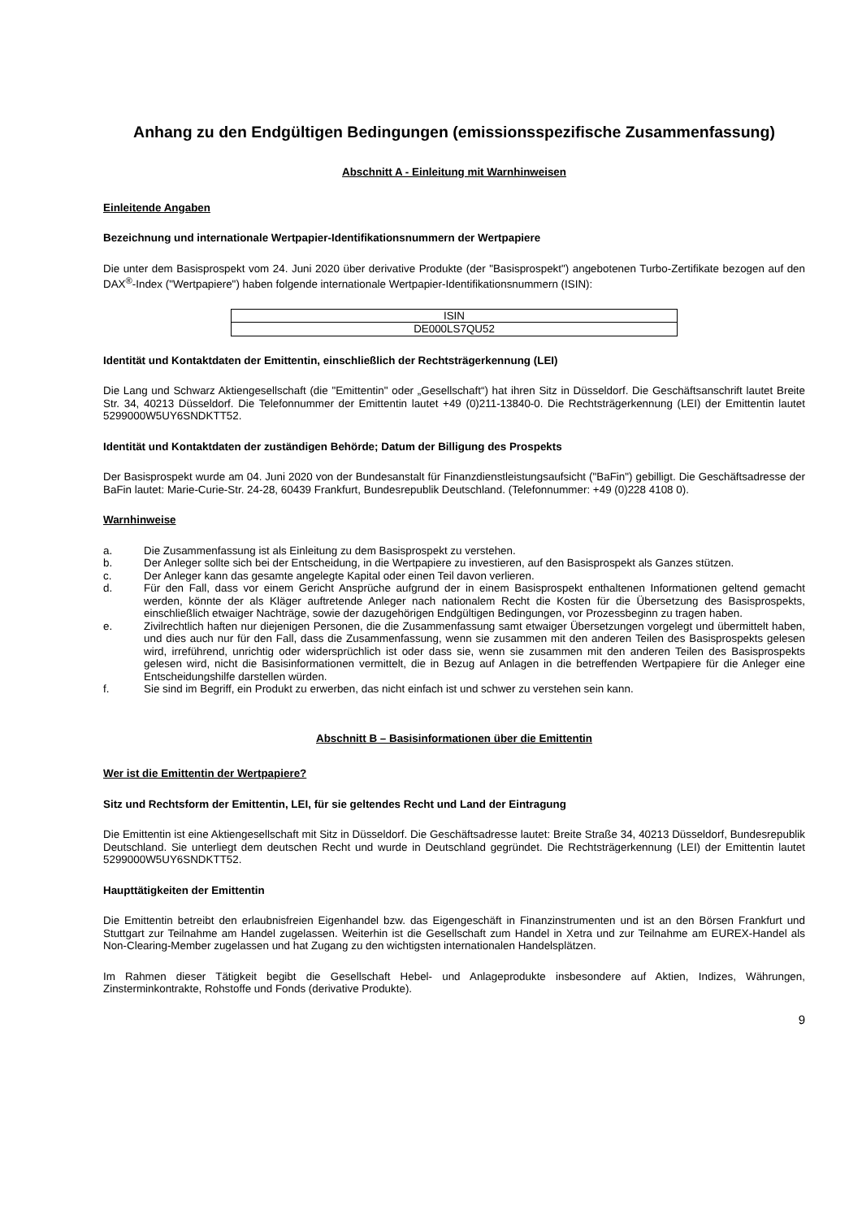Anhang zu den Endgültigen Bedingungen (emissionsspezifische Zusammenfassung)
Abschnitt A - Einleitung mit Warnhinweisen
Einleitende Angaben
Bezeichnung und internationale Wertpapier-Identifikationsnummern der Wertpapiere
Die unter dem Basisprospekt vom 24. Juni 2020 über derivative Produkte (der "Basisprospekt") angebotenen Turbo-Zertifikate bezogen auf den DAX<sup>®</sup>-Index ("Wertpapiere") haben folgende internationale Wertpapier-Identifikationsnummern (ISIN):
| ISIN |
| --- |
| DE000LS7QU52 |
Identität und Kontaktdaten der Emittentin, einschließlich der Rechtsträgerkennung (LEI)
Die Lang und Schwarz Aktiengesellschaft (die "Emittentin" oder „Gesellschaft“) hat ihren Sitz in Düsseldorf. Die Geschäftsanschrift lautet Breite Str. 34, 40213 Düsseldorf. Die Telefonnummer der Emittentin lautet +49 (0)211-13840-0. Die Rechtsträgerkennung (LEI) der Emittentin lautet 5299000W5UY6SNDKTT52.
Identität und Kontaktdaten der zuständigen Behörde; Datum der Billigung des Prospekts
Der Basisprospekt wurde am 04. Juni 2020 von der Bundesanstalt für Finanzdienstleistungsaufsicht ("BaFin") gebilligt. Die Geschäftsadresse der BaFin lautet: Marie-Curie-Str. 24-28, 60439 Frankfurt, Bundesrepublik Deutschland. (Telefonnummer: +49 (0)228 4108 0).
Warnhinweise
a. Die Zusammenfassung ist als Einleitung zu dem Basisprospekt zu verstehen.
b. Der Anleger sollte sich bei der Entscheidung, in die Wertpapiere zu investieren, auf den Basisprospekt als Ganzes stützen.
c. Der Anleger kann das gesamte angelegte Kapital oder einen Teil davon verlieren.
d. Für den Fall, dass vor einem Gericht Ansprüche aufgrund der in einem Basisprospekt enthaltenen Informationen geltend gemacht werden, könnte der als Kläger auftretende Anleger nach nationalem Recht die Kosten für die Übersetzung des Basisprospekts, einschließlich etwaiger Nachträge, sowie der dazugehörigen Endgültigen Bedingungen, vor Prozessbeginn zu tragen haben.
e. Zivilrechtlich haften nur diejenigen Personen, die die Zusammenfassung samt etwaiger Übersetzungen vorgelegt und übermittelt haben, und dies auch nur für den Fall, dass die Zusammenfassung, wenn sie zusammen mit den anderen Teilen des Basisprospekts gelesen wird, irreführend, unrichtig oder widersprüchlich ist oder dass sie, wenn sie zusammen mit den anderen Teilen des Basisprospekts gelesen wird, nicht die Basisinformationen vermittelt, die in Bezug auf Anlagen in die betreffenden Wertpapiere für die Anleger eine Entscheidungshilfe darstellen würden.
f. Sie sind im Begriff, ein Produkt zu erwerben, das nicht einfach ist und schwer zu verstehen sein kann.
Abschnitt B – Basisinformationen über die Emittentin
Wer ist die Emittentin der Wertpapiere?
Sitz und Rechtsform der Emittentin, LEI, für sie geltendes Recht und Land der Eintragung
Die Emittentin ist eine Aktiengesellschaft mit Sitz in Düsseldorf. Die Geschäftsadresse lautet: Breite Straße 34, 40213 Düsseldorf, Bundesrepublik Deutschland. Sie unterliegt dem deutschen Recht und wurde in Deutschland gegründet. Die Rechtsträgerkennung (LEI) der Emittentin lautet 5299000W5UY6SNDKTT52.
Haupttätigkeiten der Emittentin
Die Emittentin betreibt den erlaubnisfreien Eigenhandel bzw. das Eigengeschäft in Finanzinstrumenten und ist an den Börsen Frankfurt und Stuttgart zur Teilnahme am Handel zugelassen. Weiterhin ist die Gesellschaft zum Handel in Xetra und zur Teilnahme am EUREX-Handel als Non-Clearing-Member zugelassen und hat Zugang zu den wichtigsten internationalen Handelsplätzen.
Im Rahmen dieser Tätigkeit begibt die Gesellschaft Hebel- und Anlageprodukte insbesondere auf Aktien, Indizes, Währungen, Zinsterminkontrakte, Rohstoffe und Fonds (derivative Produkte).
9